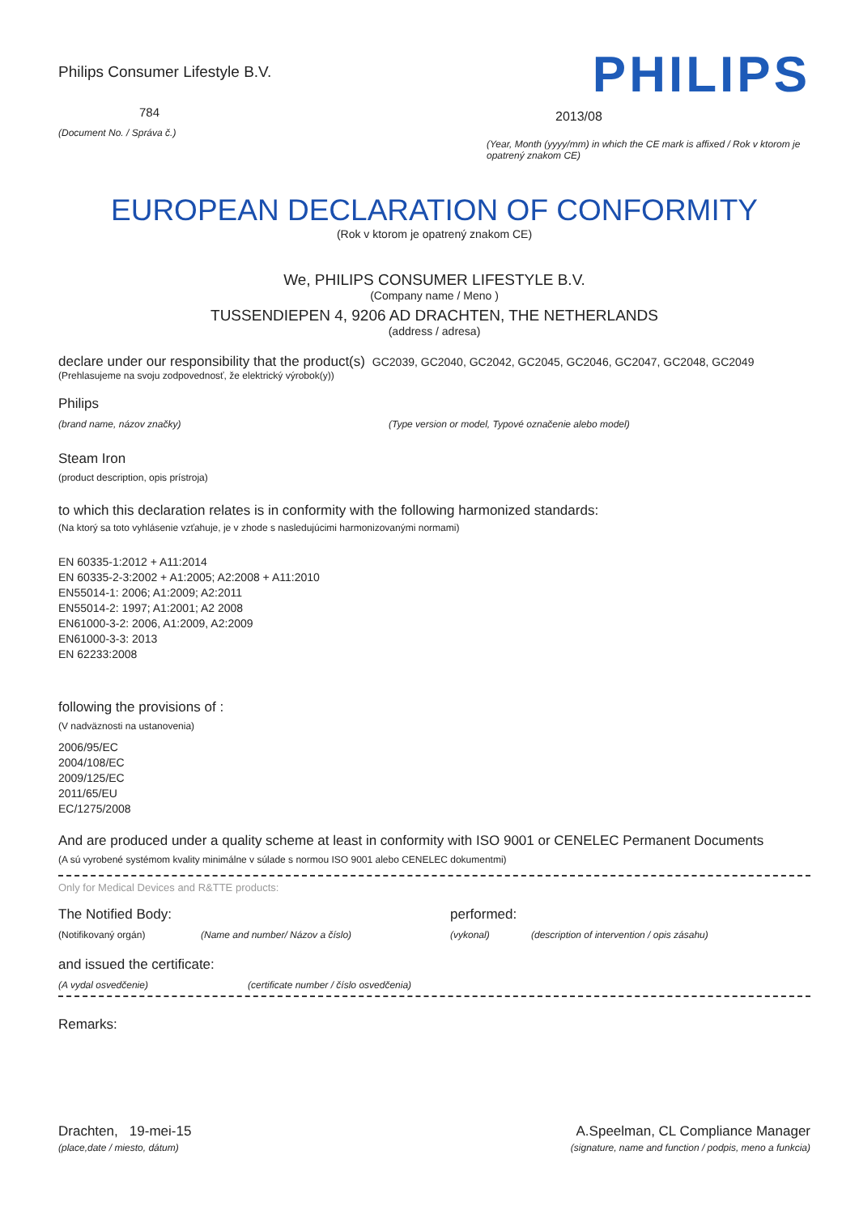Philips Consumer Lifestyle B.V.
784
(Document No. / Správa č.)
PHILIPS
2013/08
(Year, Month (yyyy/mm) in which the CE mark is affixed / Rok v ktorom je opatrený znakom CE)
EUROPEAN DECLARATION OF CONFORMITY
(Rok v ktorom je opatrený znakom CE)
We, PHILIPS CONSUMER LIFESTYLE B.V.
(Company name / Meno )
TUSSENDIEPEN 4, 9206 AD DRACHTEN, THE NETHERLANDS
(address / adresa)
declare under our responsibility that the product(s) GC2039, GC2040, GC2042, GC2045, GC2046, GC2047, GC2048, GC2049
(Prehlasujeme na svoju zodpovednosť, že elektrický výrobok(y))
Philips
(brand name, názov značky) (Type version or model, Typové označenie alebo model)
Steam Iron
(product description, opis prístroja)
to which this declaration relates is in conformity with the following harmonized standards:
(Na ktorý sa toto vyhlásenie vzťahuje, je v zhode s nasledujúcimi harmonizovanými normami)
EN 60335-1:2012 + A11:2014
EN 60335-2-3:2002 + A1:2005; A2:2008 + A11:2010
EN55014-1: 2006; A1:2009; A2:2011
EN55014-2: 1997; A1:2001; A2 2008
EN61000-3-2: 2006, A1:2009, A2:2009
EN61000-3-3: 2013
EN 62233:2008
following the provisions of :
(V nadväznosti na ustanovenia)
2006/95/EC
2004/108/EC
2009/125/EC
2011/65/EU
EC/1275/2008
And are produced under a quality scheme at least in conformity with ISO 9001 or CENELEC Permanent Documents
(A sú vyrobené systémom kvality minimálne v súlade s normou ISO 9001 alebo CENELEC dokumentmi)
Only for Medical Devices and R&TTE products:
The Notified Body: performed:
(Notifikovaný orgán) (Name and number/ Názov a číslo) (vykonal) (description of intervention / opis zásahu)
and issued the certificate:
(A vydal osvedčenie) (certificate number / číslo osvedčenia)
Remarks:
Drachten, 19-mei-15
(place,date / miesto, dátum)
A.Speelman, CL Compliance Manager
(signature, name and function / podpis, meno a funkcia)